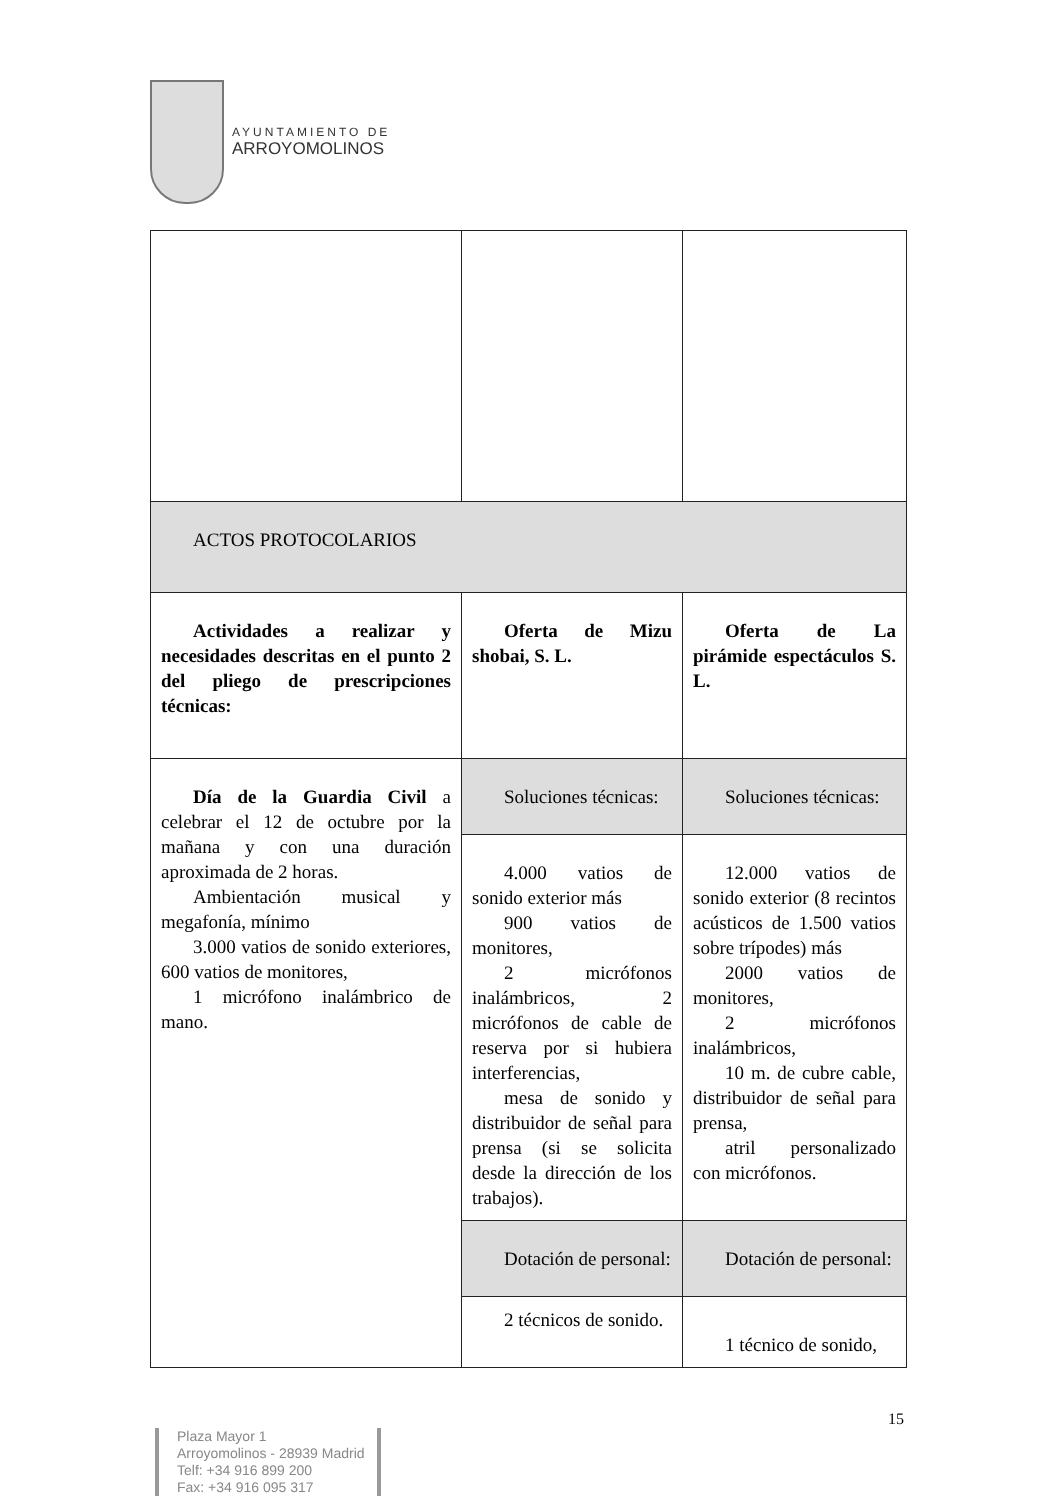AYUNTAMIENTO DE
ARROYOMOLINOS
| ACTOS PROTOCOLARIOS | | |
| Actividades a realizar y necesidades descritas en el punto 2 del pliego de prescripciones técnicas: | Oferta de Mizu shobai, S. L. | Oferta de La pirámide espectáculos S. L. |
| Día de la Guardia Civil a celebrar el 12 de octubre por la mañana y con una duración aproximada de 2 horas. Ambientación musical y megafonía, mínimo 3.000 vatios de sonido exteriores, 600 vatios de monitores, 1 micrófono inalámbrico de mano. | Soluciones técnicas: | Soluciones técnicas: |
| | 4.000 vatios de sonido exterior más 900 vatios de monitores, 2 micrófonos inalámbricos, 2 micrófonos de cable de reserva por si hubiera interferencias, mesa de sonido y distribuidor de señal para prensa (si se solicita desde la dirección de los trabajos). | 12.000 vatios de sonido exterior (8 recintos acústicos de 1.500 vatios sobre trípodes) más 2000 vatios de monitores, 2 micrófonos inalámbricos, 10 m. de cubre cable, distribuidor de señal para prensa, atril personalizado con micrófonos. |
| | Dotación de personal: | Dotación de personal: |
| | 2 técnicos de sonido. | 1 técnico de sonido, |
15
Plaza Mayor 1
Arroyomolinos - 28939 Madrid
Telf: +34 916 899 200
Fax: +34 916 095 317